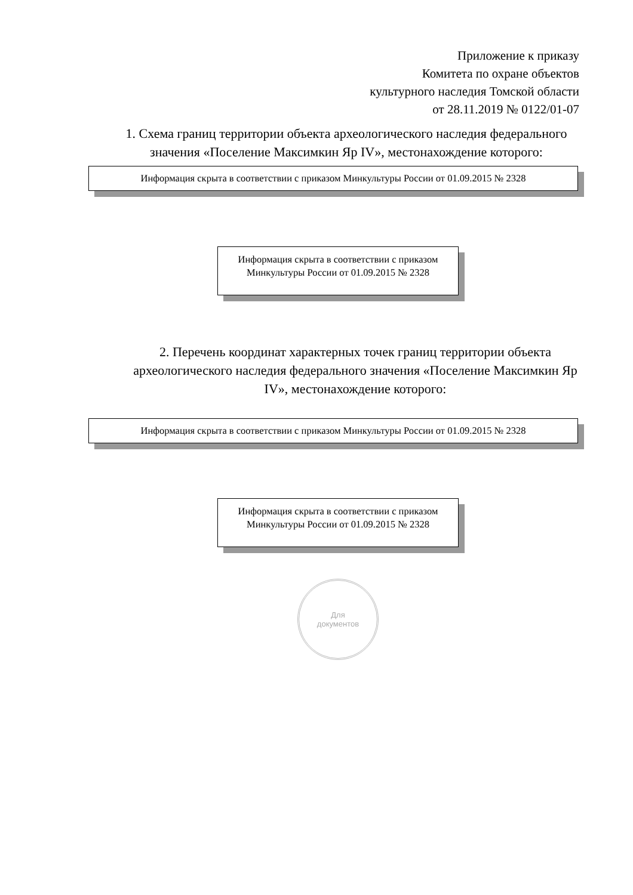Приложение к приказу
Комитета по охране объектов
культурного наследия Томской области
от 28.11.2019 № 0122/01-07
1. Схема границ территории объекта археологического наследия федерального значения «Поселение Максимкин Яр IV», местонахождение которого:
Информация скрыта в соответствии с приказом Минкультуры России от 01.09.2015 № 2328
Информация скрыта в соответствии с приказом Минкультуры России от 01.09.2015 № 2328
2. Перечень координат характерных точек границ территории объекта археологического наследия федерального значения «Поселение Максимкин Яр IV», местонахождение которого:
Информация скрыта в соответствии с приказом Минкультуры России от 01.09.2015 № 2328
Информация скрыта в соответствии с приказом Минкультуры России от 01.09.2015 № 2328
Для
документов